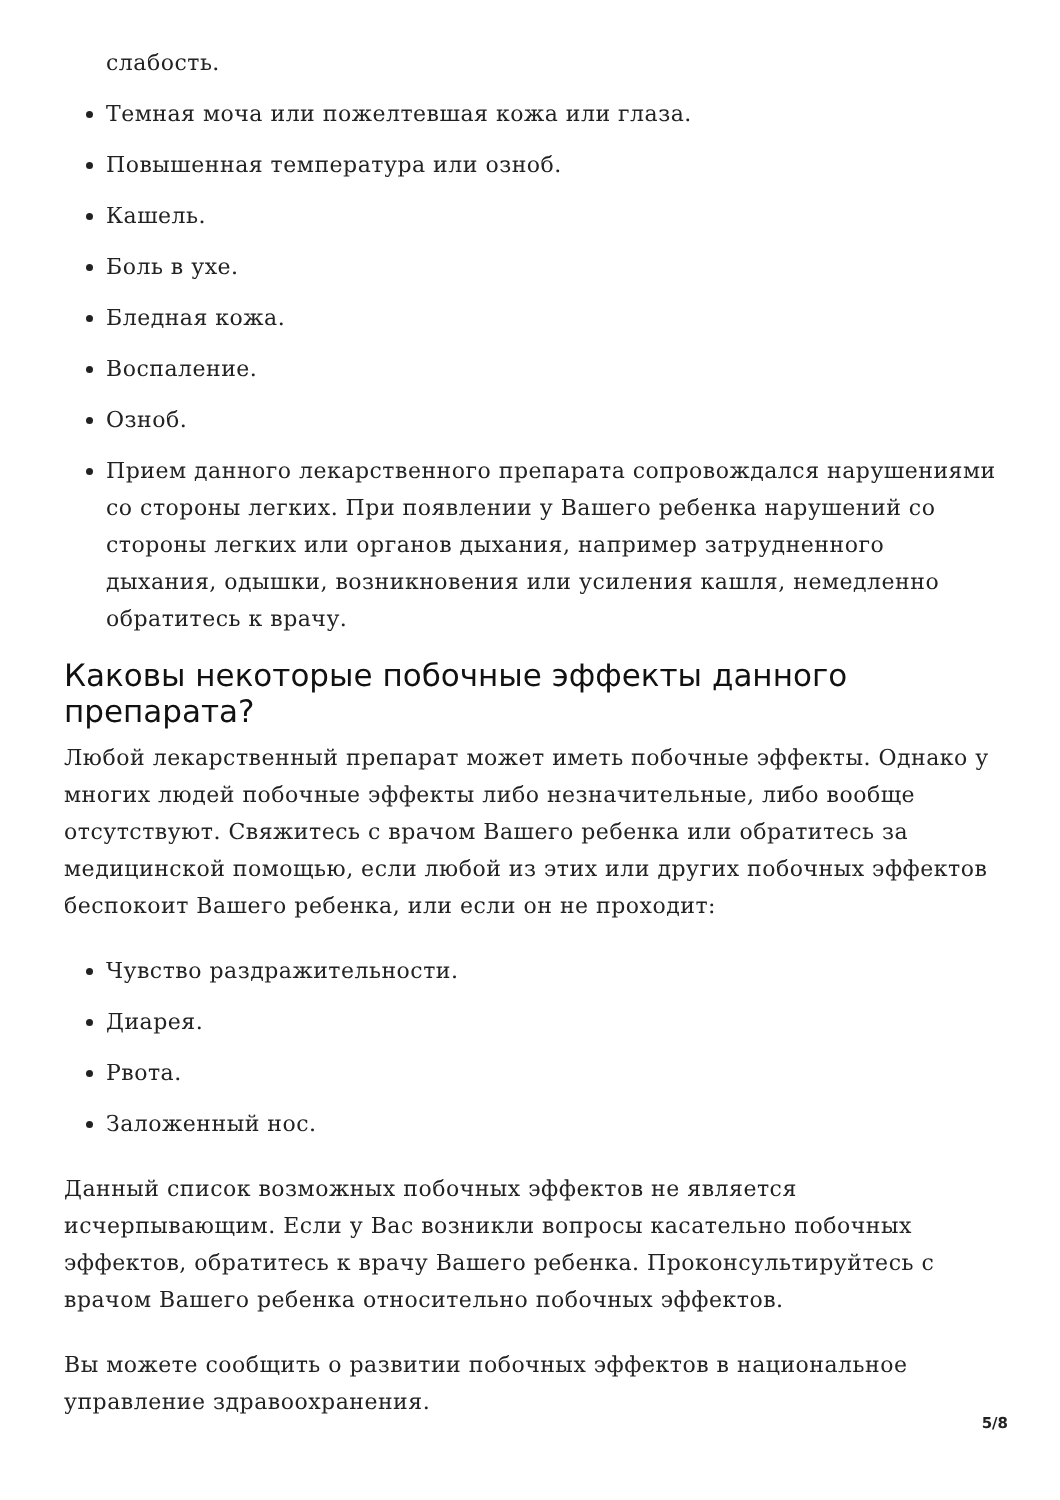слабость.
Темная моча или пожелтевшая кожа или глаза.
Повышенная температура или озноб.
Кашель.
Боль в ухе.
Бледная кожа.
Воспаление.
Озноб.
Прием данного лекарственного препарата сопровождался нарушениями со стороны легких. При появлении у Вашего ребенка нарушений со стороны легких или органов дыхания, например затрудненного дыхания, одышки, возникновения или усиления кашля, немедленно обратитесь к врачу.
Каковы некоторые побочные эффекты данного препарата?
Любой лекарственный препарат может иметь побочные эффекты. Однако у многих людей побочные эффекты либо незначительные, либо вообще отсутствуют. Свяжитесь с врачом Вашего ребенка или обратитесь за медицинской помощью, если любой из этих или других побочных эффектов беспокоит Вашего ребенка, или если он не проходит:
Чувство раздражительности.
Диарея.
Рвота.
Заложенный нос.
Данный список возможных побочных эффектов не является исчерпывающим. Если у Вас возникли вопросы касательно побочных эффектов, обратитесь к врачу Вашего ребенка. Проконсультируйтесь с врачом Вашего ребенка относительно побочных эффектов.
Вы можете сообщить о развитии побочных эффектов в национальное управление здравоохранения.
5/8